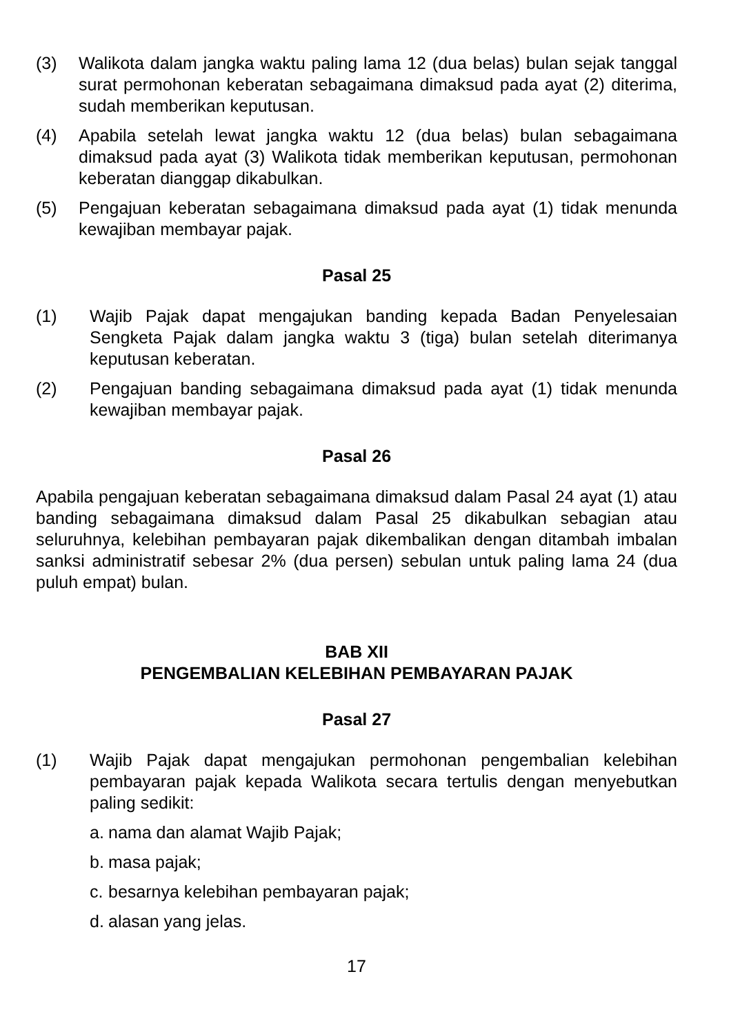(3) Walikota dalam jangka waktu paling lama 12 (dua belas) bulan sejak tanggal surat permohonan keberatan sebagaimana dimaksud pada ayat (2) diterima, sudah memberikan keputusan.
(4) Apabila setelah lewat jangka waktu 12 (dua belas) bulan sebagaimana dimaksud pada ayat (3) Walikota tidak memberikan keputusan, permohonan keberatan dianggap dikabulkan.
(5) Pengajuan keberatan sebagaimana dimaksud pada ayat (1) tidak menunda kewajiban membayar pajak.
Pasal 25
(1) Wajib Pajak dapat mengajukan banding kepada Badan Penyelesaian Sengketa Pajak dalam jangka waktu 3 (tiga) bulan setelah diterimanya keputusan keberatan.
(2) Pengajuan banding sebagaimana dimaksud pada ayat (1) tidak menunda kewajiban membayar pajak.
Pasal 26
Apabila pengajuan keberatan sebagaimana dimaksud dalam Pasal 24 ayat (1) atau banding sebagaimana dimaksud dalam Pasal 25 dikabulkan sebagian atau seluruhnya, kelebihan pembayaran pajak dikembalikan dengan ditambah imbalan sanksi administratif sebesar 2% (dua persen) sebulan untuk paling lama 24 (dua puluh empat) bulan.
BAB XII
PENGEMBALIAN KELEBIHAN PEMBAYARAN PAJAK
Pasal 27
(1) Wajib Pajak dapat mengajukan permohonan pengembalian kelebihan pembayaran pajak kepada Walikota secara tertulis dengan menyebutkan paling sedikit:
a. nama dan alamat Wajib Pajak;
b. masa pajak;
c. besarnya kelebihan pembayaran pajak;
d. alasan yang jelas.
17